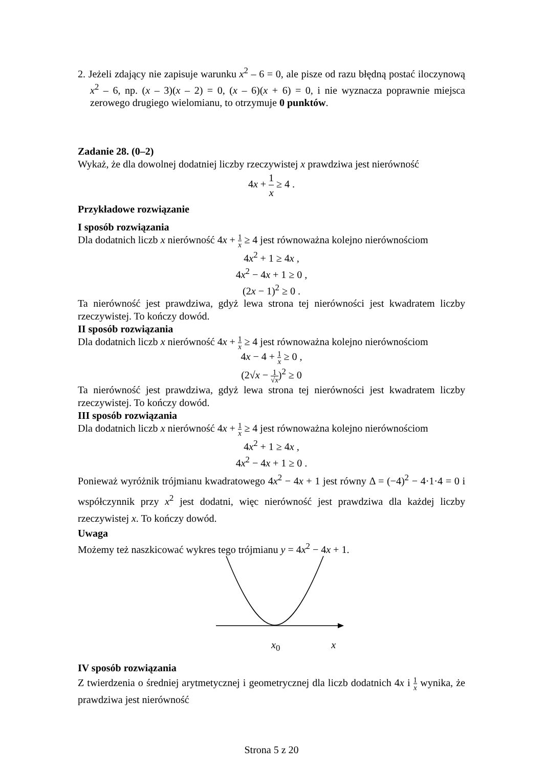2. Jeżeli zdający nie zapisuje warunku x<sup>2</sup> – 6 = 0, ale pisze od razu błędną postać iloczynową x<sup>2</sup> – 6, np. (x – 3)(x – 2) = 0, (x – 6)(x + 6) = 0, i nie wyznacza poprawnie miejsca zerowego drugiego wielomianu, to otrzymuje 0 punktów.
Zadanie 28. (0–2)
Wykaż, że dla dowolnej dodatniej liczby rzeczywistej x prawdziwa jest nierówność
4x + 1 x ≥ 4 .
Przykładowe rozwiązanie
I sposób rozwiązania
Dla dodatnich liczb x nierówność 4x + 1 x ≥ 4 jest równoważna kolejno nierównościom
4x<sup>2</sup> + 1 ≥ 4x ,
4x<sup>2</sup> − 4x + 1 ≥ 0 ,
(2x − 1)<sup>2</sup> ≥ 0 .
Ta nierówność jest prawdziwa, gdyż lewa strona tej nierówności jest kwadratem liczby rzeczywistej. To kończy dowód.
II sposób rozwiązania
Dla dodatnich liczb x nierówność 4x + 1 x ≥ 4 jest równoważna kolejno nierównościom
4x − 4 + 1 x ≥ 0 ,
(2√x − 1 √x)<sup>2</sup> ≥ 0
Ta nierówność jest prawdziwa, gdyż lewa strona tej nierówności jest kwadratem liczby rzeczywistej. To kończy dowód.
III sposób rozwiązania
Dla dodatnich liczb x nierówność 4x + 1 x ≥ 4 jest równoważna kolejno nierównościom
4x<sup>2</sup> + 1 ≥ 4x ,
4x<sup>2</sup> − 4x + 1 ≥ 0 .
Ponieważ wyróżnik trójmianu kwadratowego 4x<sup>2</sup> − 4x + 1 jest równy Δ = (−4)<sup>2</sup> − 4·1·4 = 0 i współczynnik przy x<sup>2</sup> jest dodatni, więc nierówność jest prawdziwa dla każdej liczby rzeczywistej x. To kończy dowód.
Uwaga
Możemy też naszkicować wykres tego trójmianu y = 4x<sup>2</sup> − 4x + 1.
x<sub>0</sub> x
IV sposób rozwiązania
Z twierdzenia o średniej arytmetycznej i geometrycznej dla liczb dodatnich 4x i 1 x wynika, że prawdziwa jest nierówność
Strona 5 z 20